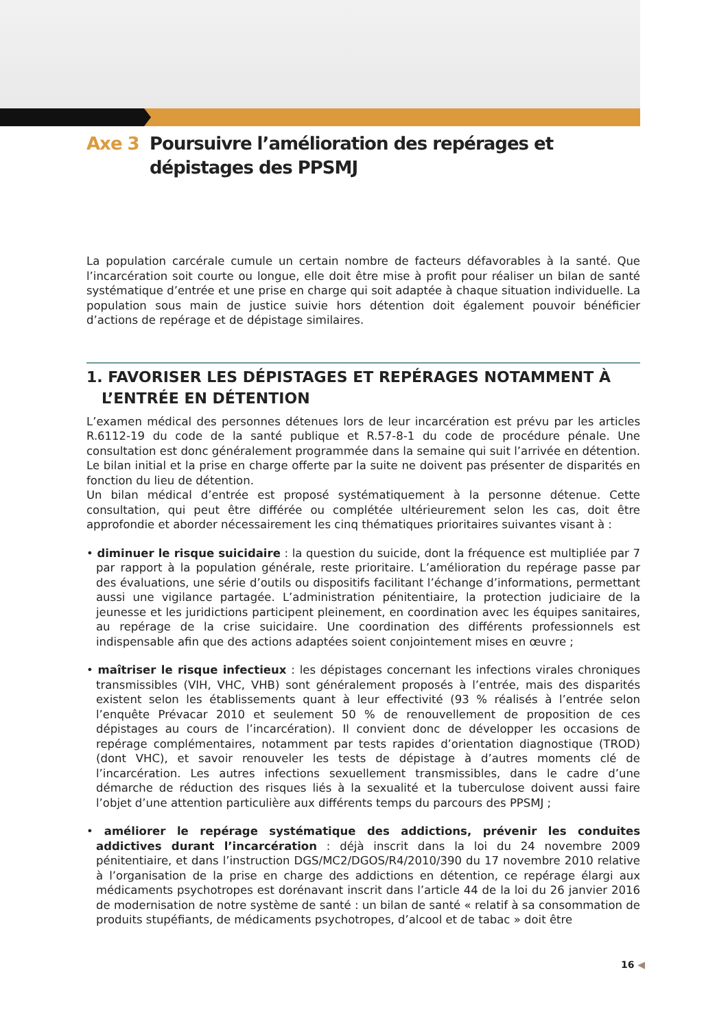Axe 3 Poursuivre l’amélioration des repérages et dépistages des PPSMJ
La population carcérale cumule un certain nombre de facteurs défavorables à la santé. Que l’incarcération soit courte ou longue, elle doit être mise à profit pour réaliser un bilan de santé systématique d’entrée et une prise en charge qui soit adaptée à chaque situation individuelle. La population sous main de justice suivie hors détention doit également pouvoir bénéficier d’actions de repérage et de dépistage similaires.
1. FAVORISER LES DÉPISTAGES ET REPÉRAGES NOTAMMENT À L’ENTRÉE EN DÉTENTION
L’examen médical des personnes détenues lors de leur incarcération est prévu par les articles R.6112-19 du code de la santé publique et R.57-8-1 du code de procédure pénale. Une consultation est donc généralement programmée dans la semaine qui suit l’arrivée en détention. Le bilan initial et la prise en charge offerte par la suite ne doivent pas présenter de disparités en fonction du lieu de détention.
Un bilan médical d’entrée est proposé systématiquement à la personne détenue. Cette consultation, qui peut être différée ou complétée ultérieurement selon les cas, doit être approfondie et aborder nécessairement les cinq thématiques prioritaires suivantes visant à :
• diminuer le risque suicidaire : la question du suicide, dont la fréquence est multipliée par 7 par rapport à la population générale, reste prioritaire. L’amélioration du repérage passe par des évaluations, une série d’outils ou dispositifs facilitant l’échange d’informations, permettant aussi une vigilance partagée. L’administration pénitentiaire, la protection judiciaire de la jeunesse et les juridictions participent pleinement, en coordination avec les équipes sanitaires, au repérage de la crise suicidaire. Une coordination des différents professionnels est indispensable afin que des actions adaptées soient conjointement mises en œuvre ;
• maîtriser le risque infectieux : les dépistages concernant les infections virales chroniques transmissibles (VIH, VHC, VHB) sont généralement proposés à l’entrée, mais des disparités existent selon les établissements quant à leur effectivité (93 % réalisés à l’entrée selon l’enquête Prévacar 2010 et seulement 50 % de renouvellement de proposition de ces dépistages au cours de l’incarcération). Il convient donc de développer les occasions de repérage complémentaires, notamment par tests rapides d’orientation diagnostique (TROD) (dont VHC), et savoir renouveler les tests de dépistage à d’autres moments clé de l’incarcération. Les autres infections sexuellement transmissibles, dans le cadre d’une démarche de réduction des risques liés à la sexualité et la tuberculose doivent aussi faire l’objet d’une attention particulière aux différents temps du parcours des PPSMJ ;
• améliorer le repérage systématique des addictions, prévenir les conduites addictives durant l’incarcération : déjà inscrit dans la loi du 24 novembre 2009 pénitentiaire, et dans l’instruction DGS/MC2/DGOS/R4/2010/390 du 17 novembre 2010 relative à l’organisation de la prise en charge des addictions en détention, ce repérage élargi aux médicaments psychotropes est dorénavant inscrit dans l’article 44 de la loi du 26 janvier 2016 de modernisation de notre système de santé : un bilan de santé « relatif à sa consommation de produits stupéfiants, de médicaments psychotropes, d’alcool et de tabac » doit être
16 ◀